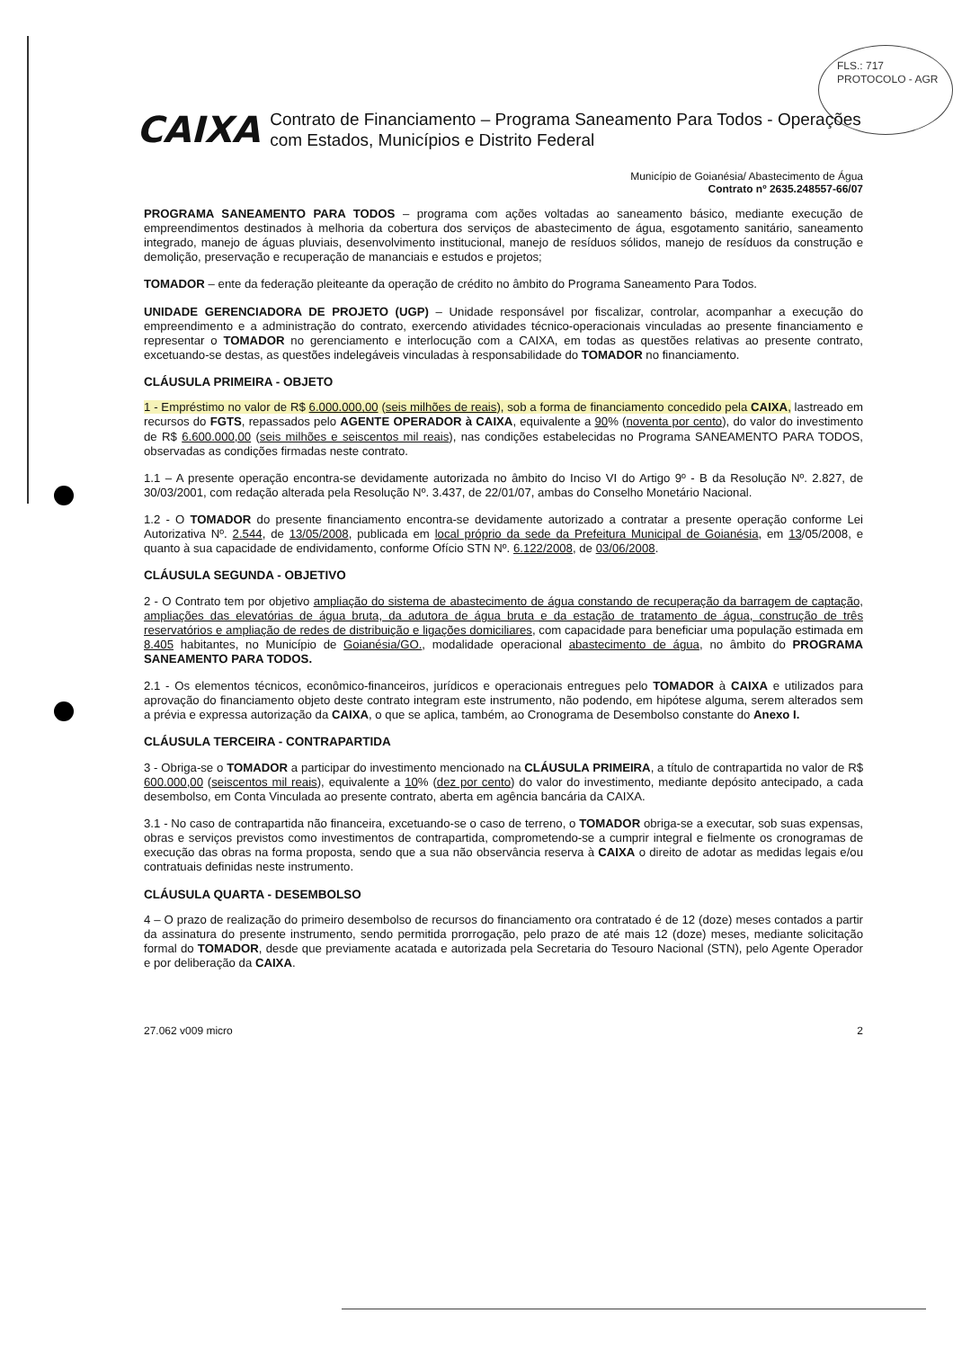FLS.: 717
PROTOCOLO - AGR
CAIXA
Contrato de Financiamento – Programa Saneamento Para Todos - Operações com Estados, Municípios e Distrito Federal
Município de Goianésia/ Abastecimento de Água
Contrato nº 2635.248557-66/07
PROGRAMA SANEAMENTO PARA TODOS – programa com ações voltadas ao saneamento básico, mediante execução de empreendimentos destinados à melhoria da cobertura dos serviços de abastecimento de água, esgotamento sanitário, saneamento integrado, manejo de águas pluviais, desenvolvimento institucional, manejo de resíduos sólidos, manejo de resíduos da construção e demolição, preservação e recuperação de mananciais e estudos e projetos;
TOMADOR – ente da federação pleiteante da operação de crédito no âmbito do Programa Saneamento Para Todos.
UNIDADE GERENCIADORA DE PROJETO (UGP) – Unidade responsável por fiscalizar, controlar, acompanhar a execução do empreendimento e a administração do contrato, exercendo atividades técnico-operacionais vinculadas ao presente financiamento e representar o TOMADOR no gerenciamento e interlocução com a CAIXA, em todas as questões relativas ao presente contrato, excetuando-se destas, as questões indelegáveis vinculadas à responsabilidade do TOMADOR no financiamento.
CLÁUSULA PRIMEIRA - OBJETO
1 - Empréstimo no valor de R$ 6.000.000,00 (seis milhões de reais), sob a forma de financiamento concedido pela CAIXA, lastreado em recursos do FGTS, repassados pelo AGENTE OPERADOR à CAIXA, equivalente a 90% (noventa por cento), do valor do investimento de R$ 6.600.000,00 (seis milhões e seiscentos mil reais), nas condições estabelecidas no Programa SANEAMENTO PARA TODOS, observadas as condições firmadas neste contrato.
1.1 – A presente operação encontra-se devidamente autorizada no âmbito do Inciso VI do Artigo 9º - B da Resolução Nº. 2.827, de 30/03/2001, com redação alterada pela Resolução Nº. 3.437, de 22/01/07, ambas do Conselho Monetário Nacional.
1.2 - O TOMADOR do presente financiamento encontra-se devidamente autorizado a contratar a presente operação conforme Lei Autorizativa Nº. 2.544, de 13/05/2008, publicada em local próprio da sede da Prefeitura Municipal de Goianésia, em 13/05/2008, e quanto à sua capacidade de endividamento, conforme Ofício STN Nº. 6.122/2008, de 03/06/2008.
CLÁUSULA SEGUNDA - OBJETIVO
2 - O Contrato tem por objetivo ampliação do sistema de abastecimento de água constando de recuperação da barragem de captação, ampliações das elevatórias de água bruta, da adutora de água bruta e da estação de tratamento de água, construção de três reservatórios e ampliação de redes de distribuição e ligações domiciliares, com capacidade para beneficiar uma população estimada em 8.405 habitantes, no Município de Goianésia/GO., modalidade operacional abastecimento de água, no âmbito do PROGRAMA SANEAMENTO PARA TODOS.
2.1 - Os elementos técnicos, econômico-financeiros, jurídicos e operacionais entregues pelo TOMADOR à CAIXA e utilizados para aprovação do financiamento objeto deste contrato integram este instrumento, não podendo, em hipótese alguma, serem alterados sem a prévia e expressa autorização da CAIXA, o que se aplica, também, ao Cronograma de Desembolso constante do Anexo I.
CLÁUSULA TERCEIRA - CONTRAPARTIDA
3 - Obriga-se o TOMADOR a participar do investimento mencionado na CLÁUSULA PRIMEIRA, a título de contrapartida no valor de R$ 600.000,00 (seiscentos mil reais), equivalente a 10% (dez por cento) do valor do investimento, mediante depósito antecipado, a cada desembolso, em Conta Vinculada ao presente contrato, aberta em agência bancária da CAIXA.
3.1 - No caso de contrapartida não financeira, excetuando-se o caso de terreno, o TOMADOR obriga-se a executar, sob suas expensas, obras e serviços previstos como investimentos de contrapartida, comprometendo-se a cumprir integral e fielmente os cronogramas de execução das obras na forma proposta, sendo que a sua não observância reserva à CAIXA o direito de adotar as medidas legais e/ou contratuais definidas neste instrumento.
CLÁUSULA QUARTA - DESEMBOLSO
4 – O prazo de realização do primeiro desembolso de recursos do financiamento ora contratado é de 12 (doze) meses contados a partir da assinatura do presente instrumento, sendo permitida prorrogação, pelo prazo de até mais 12 (doze) meses, mediante solicitação formal do TOMADOR, desde que previamente acatada e autorizada pela Secretaria do Tesouro Nacional (STN), pelo Agente Operador e por deliberação da CAIXA.
27.062 v009 micro 2